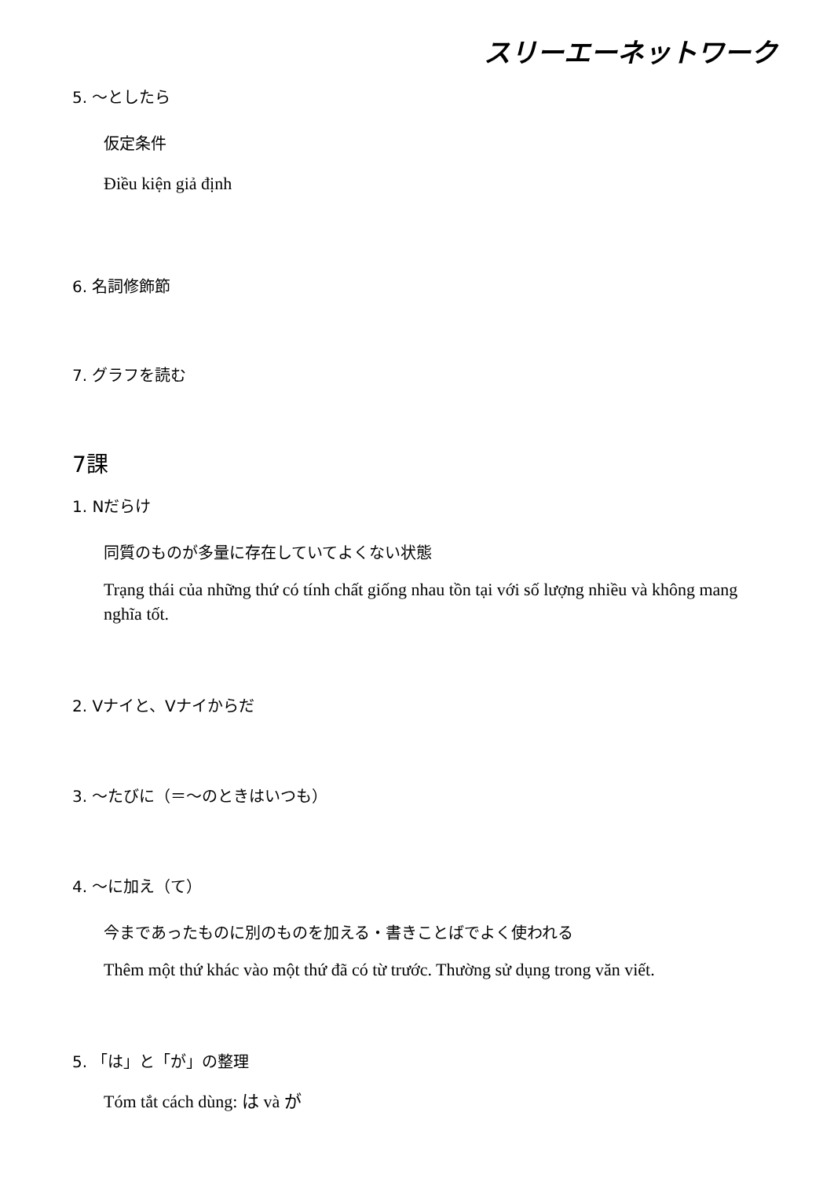スリーエーネットワーク
5. ～としたら
仮定条件
Điều kiện giả định
6. 名詞修飾節
7. グラフを読む
7課
1. Nだらけ
同質のものが多量に存在していてよくない状態
Trạng thái của những thứ có tính chất giống nhau tồn tại với số lượng nhiều và không mang nghĩa tốt.
2. Vナイと、Vナイからだ
3. ～たびに（＝～のときはいつも）
4. ～に加え（て）
今まであったものに別のものを加える・書きことばでよく使われる
Thêm một thứ khác vào một thứ đã có từ trước. Thường sử dụng trong văn viết.
5. 「は」と「が」の整理
Tóm tắt cách dùng: は và が